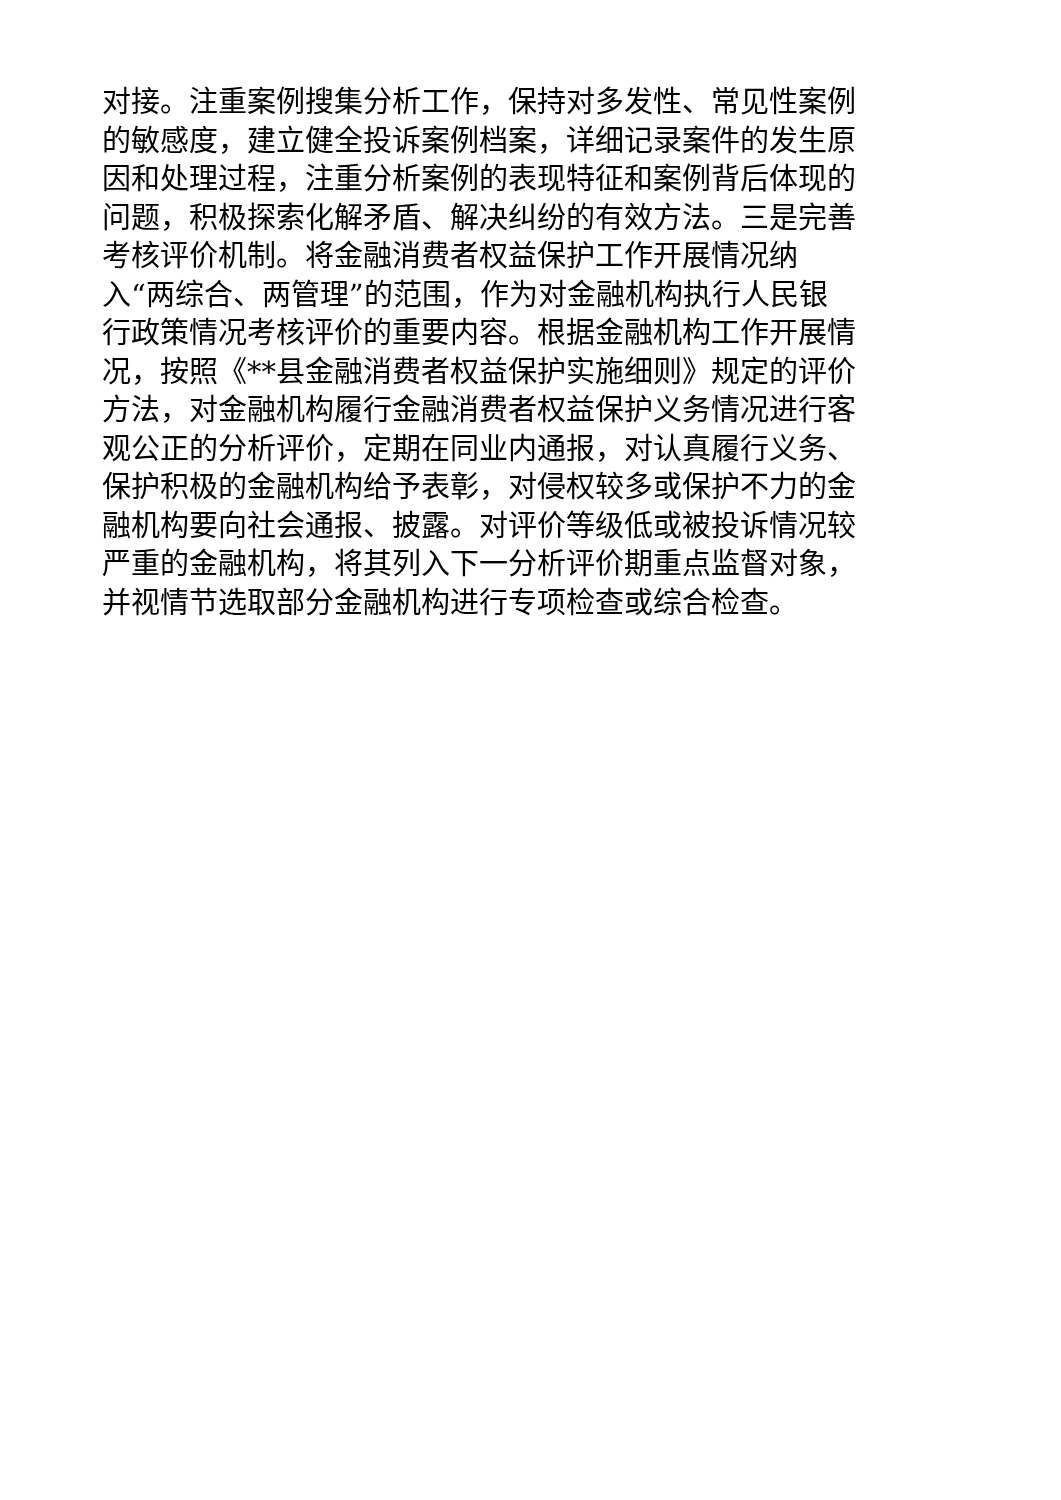对接。注重案例搜集分析工作，保持对多发性、常见性案例
的敏感度，建立健全投诉案例档案，详细记录案件的发生原
因和处理过程，注重分析案例的表现特征和案例背后体现的
问题，积极探索化解矛盾、解决纠纷的有效方法。三是完善
考核评价机制。将金融消费者权益保护工作开展情况纳
入“两综合、两管理”的范围，作为对金融机构执行人民银
行政策情况考核评价的重要内容。根据金融机构工作开展情
况，按照《**县金融消费者权益保护实施细则》规定的评价
方法，对金融机构履行金融消费者权益保护义务情况进行客
观公正的分析评价，定期在同业内通报，对认真履行义务、
保护积极的金融机构给予表彰，对侵权较多或保护不力的金
融机构要向社会通报、披露。对评价等级低或被投诉情况较
严重的金融机构，将其列入下一分析评价期重点监督对象，
并视情节选取部分金融机构进行专项检查或综合检查。